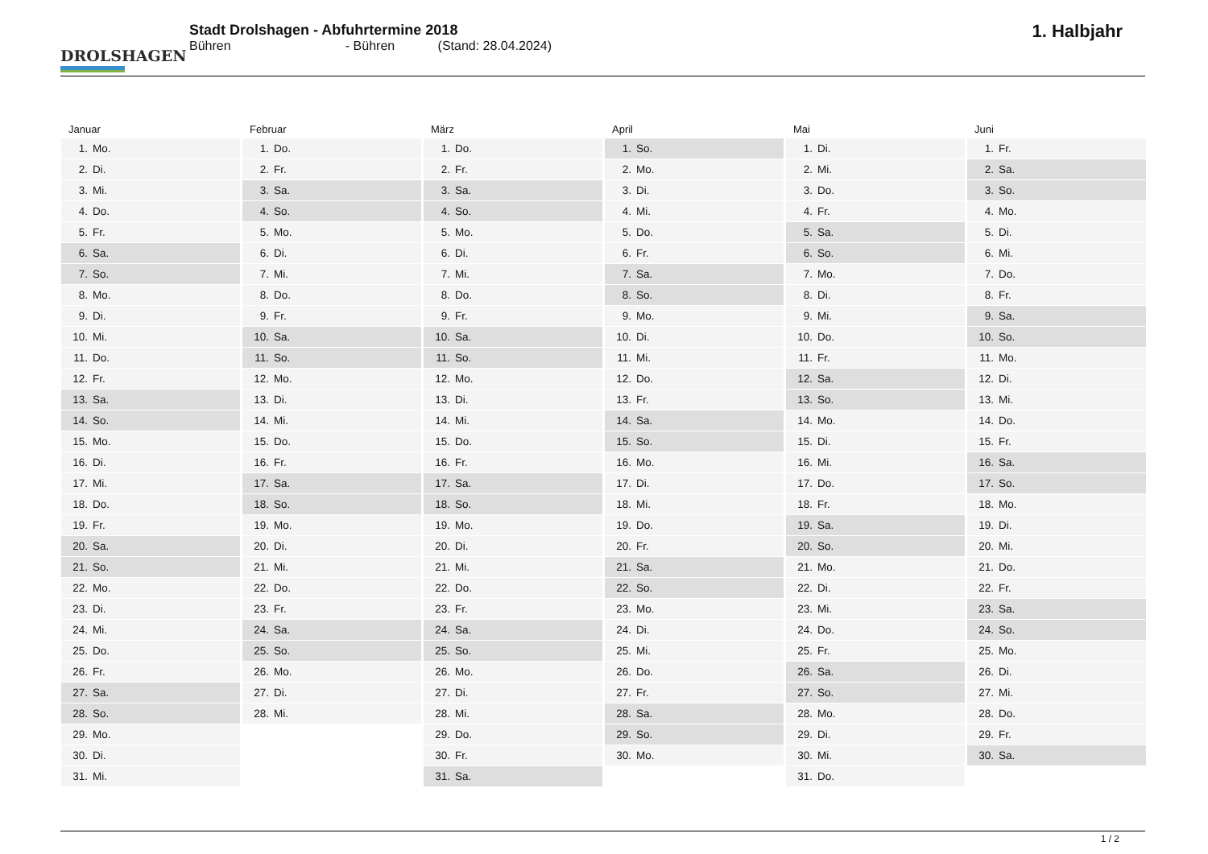DROLSHAGEN
Stadt Drolshagen - Abfuhrtermine 2018
Bühren - Bühren (Stand: 28.04.2024)
1. Halbjahr
Januar
| 1. | Mo. |
| 2. | Di. |
| 3. | Mi. |
| 4. | Do. |
| 5. | Fr. |
| 6. | Sa. |
| 7. | So. |
| 8. | Mo. |
| 9. | Di. |
| 10. | Mi. |
| 11. | Do. |
| 12. | Fr. |
| 13. | Sa. |
| 14. | So. |
| 15. | Mo. |
| 16. | Di. |
| 17. | Mi. |
| 18. | Do. |
| 19. | Fr. |
| 20. | Sa. |
| 21. | So. |
| 22. | Mo. |
| 23. | Di. |
| 24. | Mi. |
| 25. | Do. |
| 26. | Fr. |
| 27. | Sa. |
| 28. | So. |
| 29. | Mo. |
| 30. | Di. |
| 31. | Mi. |
Februar
| 1. | Do. |
| 2. | Fr. |
| 3. | Sa. |
| 4. | So. |
| 5. | Mo. |
| 6. | Di. |
| 7. | Mi. |
| 8. | Do. |
| 9. | Fr. |
| 10. | Sa. |
| 11. | So. |
| 12. | Mo. |
| 13. | Di. |
| 14. | Mi. |
| 15. | Do. |
| 16. | Fr. |
| 17. | Sa. |
| 18. | So. |
| 19. | Mo. |
| 20. | Di. |
| 21. | Mi. |
| 22. | Do. |
| 23. | Fr. |
| 24. | Sa. |
| 25. | So. |
| 26. | Mo. |
| 27. | Di. |
| 28. | Mi. |
März
| 1. | Do. |
| 2. | Fr. |
| 3. | Sa. |
| 4. | So. |
| 5. | Mo. |
| 6. | Di. |
| 7. | Mi. |
| 8. | Do. |
| 9. | Fr. |
| 10. | Sa. |
| 11. | So. |
| 12. | Mo. |
| 13. | Di. |
| 14. | Mi. |
| 15. | Do. |
| 16. | Fr. |
| 17. | Sa. |
| 18. | So. |
| 19. | Mo. |
| 20. | Di. |
| 21. | Mi. |
| 22. | Do. |
| 23. | Fr. |
| 24. | Sa. |
| 25. | So. |
| 26. | Mo. |
| 27. | Di. |
| 28. | Mi. |
| 29. | Do. |
| 30. | Fr. |
| 31. | Sa. |
April
| 1. | So. |
| 2. | Mo. |
| 3. | Di. |
| 4. | Mi. |
| 5. | Do. |
| 6. | Fr. |
| 7. | Sa. |
| 8. | So. |
| 9. | Mo. |
| 10. | Di. |
| 11. | Mi. |
| 12. | Do. |
| 13. | Fr. |
| 14. | Sa. |
| 15. | So. |
| 16. | Mo. |
| 17. | Di. |
| 18. | Mi. |
| 19. | Do. |
| 20. | Fr. |
| 21. | Sa. |
| 22. | So. |
| 23. | Mo. |
| 24. | Di. |
| 25. | Mi. |
| 26. | Do. |
| 27. | Fr. |
| 28. | Sa. |
| 29. | So. |
| 30. | Mo. |
Mai
| 1. | Di. |
| 2. | Mi. |
| 3. | Do. |
| 4. | Fr. |
| 5. | Sa. |
| 6. | So. |
| 7. | Mo. |
| 8. | Di. |
| 9. | Mi. |
| 10. | Do. |
| 11. | Fr. |
| 12. | Sa. |
| 13. | So. |
| 14. | Mo. |
| 15. | Di. |
| 16. | Mi. |
| 17. | Do. |
| 18. | Fr. |
| 19. | Sa. |
| 20. | So. |
| 21. | Mo. |
| 22. | Di. |
| 23. | Mi. |
| 24. | Do. |
| 25. | Fr. |
| 26. | Sa. |
| 27. | So. |
| 28. | Mo. |
| 29. | Di. |
| 30. | Mi. |
| 31. | Do. |
Juni
| 1. | Fr. |
| 2. | Sa. |
| 3. | So. |
| 4. | Mo. |
| 5. | Di. |
| 6. | Mi. |
| 7. | Do. |
| 8. | Fr. |
| 9. | Sa. |
| 10. | So. |
| 11. | Mo. |
| 12. | Di. |
| 13. | Mi. |
| 14. | Do. |
| 15. | Fr. |
| 16. | Sa. |
| 17. | So. |
| 18. | Mo. |
| 19. | Di. |
| 20. | Mi. |
| 21. | Do. |
| 22. | Fr. |
| 23. | Sa. |
| 24. | So. |
| 25. | Mo. |
| 26. | Di. |
| 27. | Mi. |
| 28. | Do. |
| 29. | Fr. |
| 30. | Sa. |
1 / 2